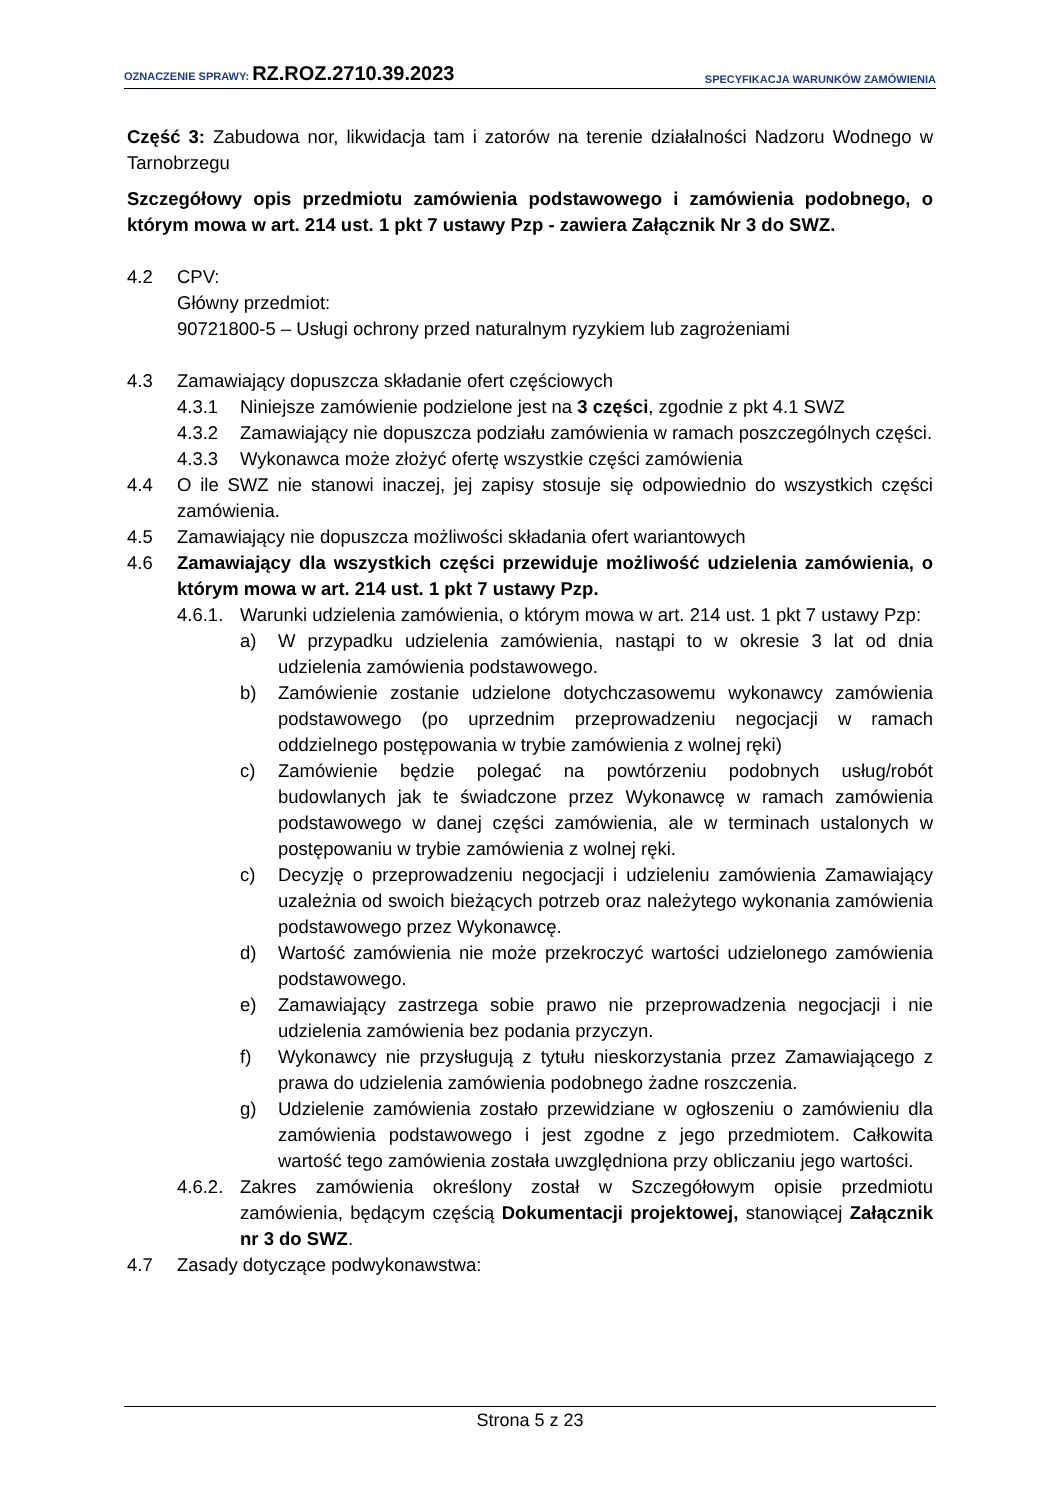OZNACZENIE SPRAWY: RZ.ROZ.2710.39.2023 SPECYFIKACJA WARUNKÓW ZAMÓWIENIA
Część 3: Zabudowa nor, likwidacja tam i zatorów na terenie działalności Nadzoru Wodnego w Tarnobrzegu
Szczegółowy opis przedmiotu zamówienia podstawowego i zamówienia podobnego, o którym mowa w art. 214 ust. 1 pkt 7 ustawy Pzp - zawiera Załącznik Nr 3 do SWZ.
4.2 CPV:
Główny przedmiot:
90721800-5 – Usługi ochrony przed naturalnym ryzykiem lub zagrożeniami
4.3 Zamawiający dopuszcza składanie ofert częściowych
4.3.1 Niniejsze zamówienie podzielone jest na 3 części, zgodnie z pkt 4.1 SWZ
4.3.2 Zamawiający nie dopuszcza podziału zamówienia w ramach poszczególnych części.
4.3.3 Wykonawca może złożyć ofertę wszystkie części zamówienia
4.4 O ile SWZ nie stanowi inaczej, jej zapisy stosuje się odpowiednio do wszystkich części zamówienia.
4.5 Zamawiający nie dopuszcza możliwości składania ofert wariantowych
4.6 Zamawiający dla wszystkich części przewiduje możliwość udzielenia zamówienia, o którym mowa w art. 214 ust. 1 pkt 7 ustawy Pzp.
4.6.1. Warunki udzielenia zamówienia, o którym mowa w art. 214 ust. 1 pkt 7 ustawy Pzp:
a) W przypadku udzielenia zamówienia, nastąpi to w okresie 3 lat od dnia udzielenia zamówienia podstawowego.
b) Zamówienie zostanie udzielone dotychczasowemu wykonawcy zamówienia podstawowego (po uprzednim przeprowadzeniu negocjacji w ramach oddzielnego postępowania w trybie zamówienia z wolnej ręki)
c) Zamówienie będzie polegać na powtórzeniu podobnych usług/robót budowlanych jak te świadczone przez Wykonawcę w ramach zamówienia podstawowego w danej części zamówienia, ale w terminach ustalonych w postępowaniu w trybie zamówienia z wolnej ręki.
c) Decyzję o przeprowadzeniu negocjacji i udzieleniu zamówienia Zamawiający uzależnia od swoich bieżących potrzeb oraz należytego wykonania zamówienia podstawowego przez Wykonawcę.
d) Wartość zamówienia nie może przekroczyć wartości udzielonego zamówienia podstawowego.
e) Zamawiający zastrzega sobie prawo nie przeprowadzenia negocjacji i nie udzielenia zamówienia bez podania przyczyn.
f) Wykonawcy nie przysługują z tytułu nieskorzystania przez Zamawiającego z prawa do udzielenia zamówienia podobnego żadne roszczenia.
g) Udzielenie zamówienia zostało przewidziane w ogłoszeniu o zamówieniu dla zamówienia podstawowego i jest zgodne z jego przedmiotem. Całkowita wartość tego zamówienia została uwzględniona przy obliczaniu jego wartości.
4.6.2. Zakres zamówienia określony został w Szczegółowym opisie przedmiotu zamówienia, będącym częścią Dokumentacji projektowej, stanowiącej Załącznik nr 3 do SWZ.
4.7 Zasady dotyczące podwykonawstwa:
Strona 5 z 23